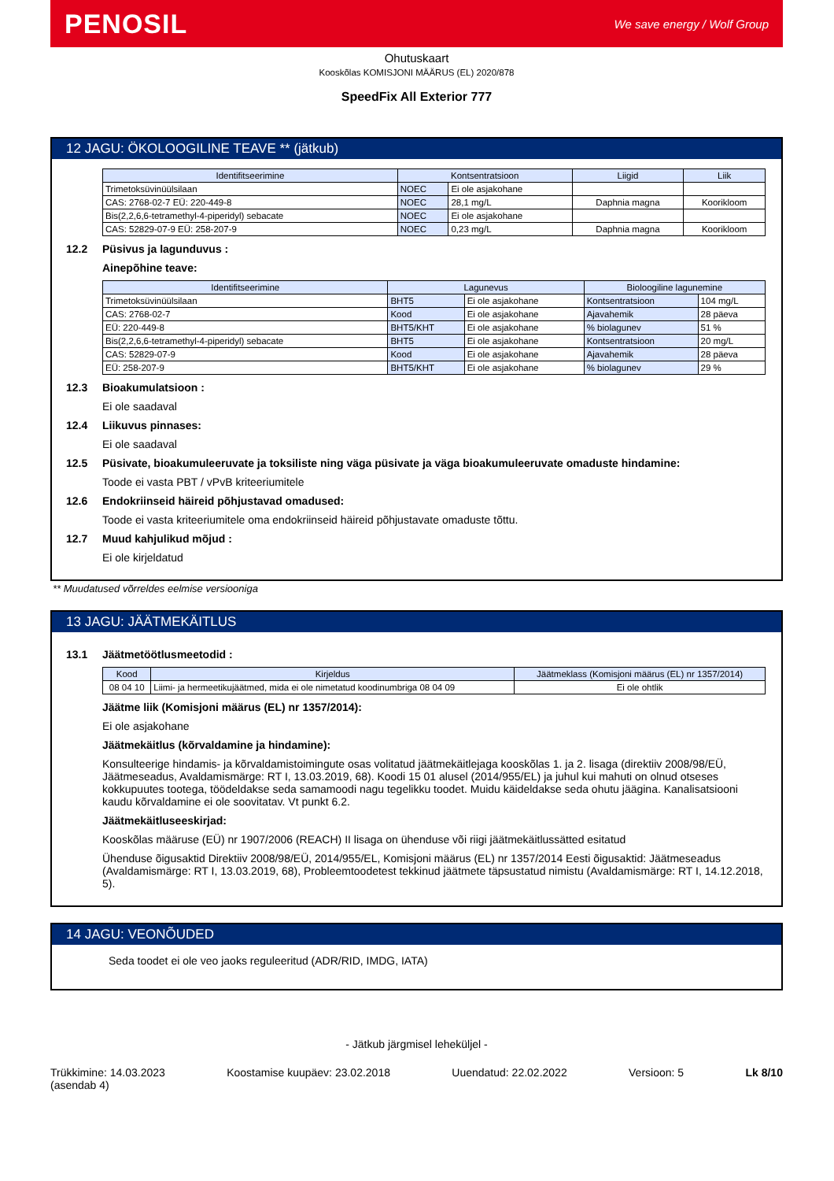PENOSIL
We save energy / Wolf Group
Ohutuskaart
Kooskõlas KOMISJONI MÄÄRUS (EL) 2020/878
SpeedFix All Exterior 777
12 JAGU: ÖKOLOOGILINE TEAVE ** (jätkub)
| Identifitseerimine | Kontsentratsioon | | Liigid | Liik |
| --- | --- | --- | --- | --- |
| Trimetoksüvinüülsilaan | NOEC | Ei ole asjakohane | | |
| CAS: 2768-02-7 EÜ: 220-449-8 | NOEC | 28,1 mg/L | Daphnia magna | Koorikloom |
| Bis(2,2,6,6-tetramethyl-4-piperidyl) sebacate | NOEC | Ei ole asjakohane | | |
| CAS: 52829-07-9 EÜ: 258-207-9 | NOEC | 0,23 mg/L | Daphnia magna | Koorikloom |
12.2 Püsivus ja lagunduvus :
Ainepõhine teave:
| Identifitseerimine | Lagunevus | | Bioloogiline lagunemine | |
| --- | --- | --- | --- | --- |
| Trimetoksüvinüülsilaan | BHT5 | Ei ole asjakohane | Kontsentratsioon | 104 mg/L |
| CAS: 2768-02-7 | Kood | Ei ole asjakohane | Ajavahemik | 28 päeva |
| EÜ: 220-449-8 | BHT5/KHT | Ei ole asjakohane | % biolagunev | 51 % |
| Bis(2,2,6,6-tetramethyl-4-piperidyl) sebacate | BHT5 | Ei ole asjakohane | Kontsentratsioon | 20 mg/L |
| CAS: 52829-07-9 | Kood | Ei ole asjakohane | Ajavahemik | 28 päeva |
| EÜ: 258-207-9 | BHT5/KHT | Ei ole asjakohane | % biolagunev | 29 % |
12.3 Bioakumulatsioon :
Ei ole saadaval
12.4 Liikuvus pinnases:
Ei ole saadaval
12.5 Püsivate, bioakumuleeruvate ja toksiliste ning väga püsivate ja väga bioakumuleeruvate omaduste hindamine:
Toode ei vasta PBT / vPvB kriteeriumitele
12.6 Endokriinseid häireid põhjustavad omadused:
Toode ei vasta kriteeriumitele oma endokriinseid häireid põhjustavate omaduste tõttu.
12.7 Muud kahjulikud mõjud :
Ei ole kirjeldatud
** Muudatused võrreldes eelmise versiooniga
13 JAGU: JÄÄTMEKÄITLUS
13.1 Jäätmetöötlusmeetodid :
| Kood | Kirjeldus | Jäätmeklass (Komisjoni määrus (EL) nr 1357/2014) |
| --- | --- | --- |
| 08 04 10 | Liimi- ja hermeetikujäätmed, mida ei ole nimetatud koodinumbriga 08 04 09 | Ei ole ohtlik |
Jäätme liik (Komisjoni määrus (EL) nr 1357/2014):
Ei ole asjakohane
Jäätmekäitlus (kõrvaldamine ja hindamine):
Konsulteerige hindamis- ja kõrvaldamistoimingute osas volitatud jäätmekäitlejaga kooskõlas 1. ja 2. lisaga (direktiiv 2008/98/EÜ, Jäätmeseadus, Avaldamismärge: RT I, 13.03.2019, 68). Koodi 15 01 alusel (2014/955/EL) ja juhul kui mahuti on olnud otseses kokkupuutes tootega, töödeldakse seda samamoodi nagu tegelikku toodet. Muidu käideldakse seda ohutu jäägina. Kanalisatsiooni kaudu kõrvaldamine ei ole soovitatav. Vt punkt 6.2.
Jäätmekäitluseeskirjad:
Kooskõlas määruse (EÜ) nr 1907/2006 (REACH) II lisaga on ühenduse või riigi jäätmekäitlussätted esitatud
Ühenduse õigusaktid Direktiiv 2008/98/EÜ, 2014/955/EL, Komisjoni määrus (EL) nr 1357/2014 Eesti õigusaktid: Jäätmeseadus (Avaldamismärge: RT I, 13.03.2019, 68), Probleemtoodetest tekkinud jäätmete täpsustatud nimistu (Avaldamismärge: RT I, 14.12.2018, 5).
14 JAGU: VEONÕUDED
Seda toodet ei ole veo jaoks reguleeritud (ADR/RID, IMDG, IATA)
- Jätkub järgmisel leheküljel -
Trükkimine: 14.03.2023
(asendab 4)
Koostamise kuupäev: 23.02.2018 Uuendatud: 22.02.2022 Versioon: 5 Lk 8/10